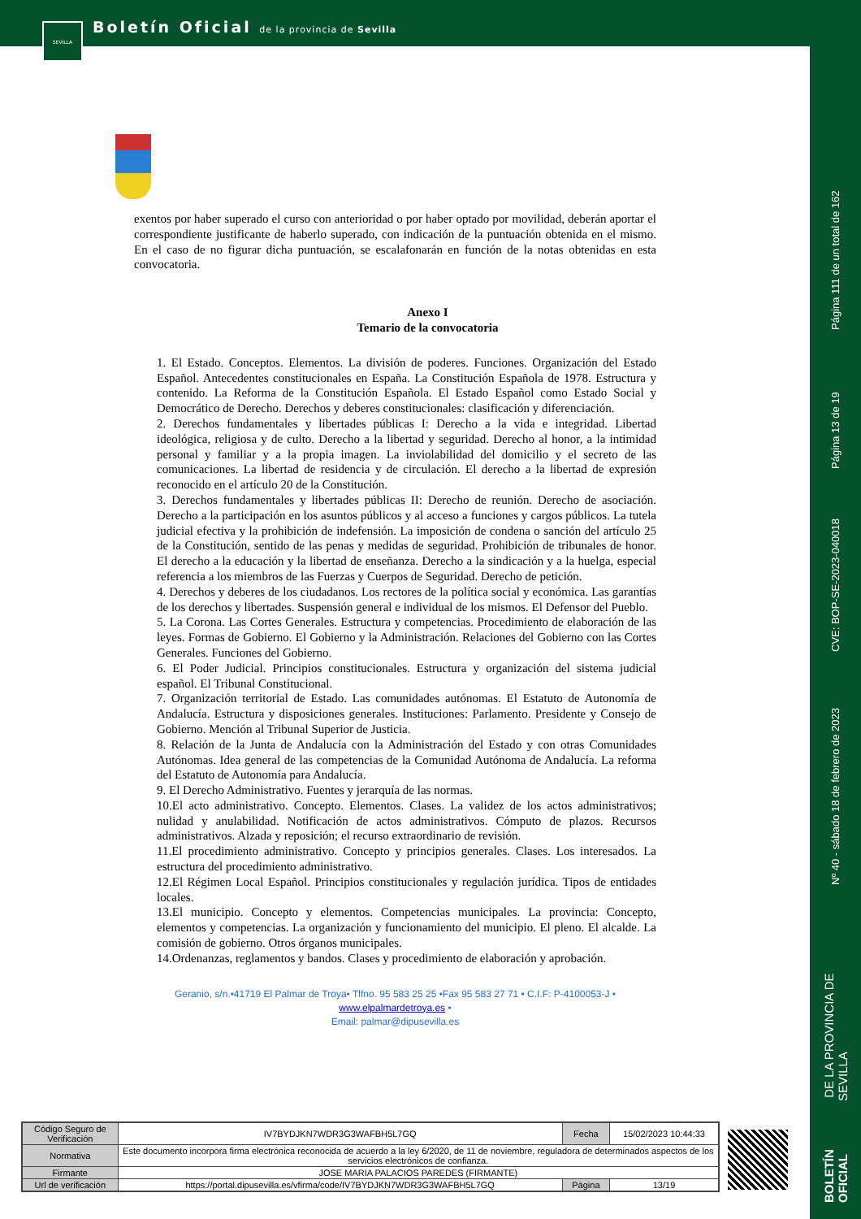SEVILLA
Boletín Oficial de la provincia de Sevilla
Página 111 de un total de 162
Página 13 de 19
CVE: BOP-SE-2023-040018
Nº 40 - sábado 18 de febrero de 2023
BOLETÍN OFICIAL DE LA PROVINCIA DE SEVILLA
exentos por haber superado el curso con anterioridad o por haber optado por movilidad, deberán aportar el correspondiente justificante de haberlo superado, con indicación de la puntuación obtenida en el mismo. En el caso de no figurar dicha puntuación, se escalafonarán en función de la notas obtenidas en esta convocatoria.
Anexo I
Temario de la convocatoria
1. El Estado. Conceptos. Elementos. La división de poderes. Funciones. Organización del Estado Español. Antecedentes constitucionales en España. La Constitución Española de 1978. Estructura y contenido. La Reforma de la Constitución Española. El Estado Español como Estado Social y Democrático de Derecho. Derechos y deberes constitucionales: clasificación y diferenciación.
2. Derechos fundamentales y libertades públicas I: Derecho a la vida e integridad. Libertad ideológica, religiosa y de culto. Derecho a la libertad y seguridad. Derecho al honor, a la intimidad personal y familiar y a la propia imagen. La inviolabilidad del domicilio y el secreto de las comunicaciones. La libertad de residencia y de circulación. El derecho a la libertad de expresión reconocido en el artículo 20 de la Constitución.
3. Derechos fundamentales y libertades públicas II: Derecho de reunión. Derecho de asociación. Derecho a la participación en los asuntos públicos y al acceso a funciones y cargos públicos. La tutela judicial efectiva y la prohibición de indefensión. La imposición de condena o sanción del artículo 25 de la Constitución, sentido de las penas y medidas de seguridad. Prohibición de tribunales de honor. El derecho a la educación y la libertad de enseñanza. Derecho a la sindicación y a la huelga, especial referencia a los miembros de las Fuerzas y Cuerpos de Seguridad. Derecho de petición.
4. Derechos y deberes de los ciudadanos. Los rectores de la política social y económica. Las garantías de los derechos y libertades. Suspensión general e individual de los mismos. El Defensor del Pueblo.
5. La Corona. Las Cortes Generales. Estructura y competencias. Procedimiento de elaboración de las leyes. Formas de Gobierno. El Gobierno y la Administración. Relaciones del Gobierno con las Cortes Generales. Funciones del Gobierno.
6. El Poder Judicial. Principios constitucionales. Estructura y organización del sistema judicial español. El Tribunal Constitucional.
7. Organización territorial de Estado. Las comunidades autónomas. El Estatuto de Autonomía de Andalucía. Estructura y disposiciones generales. Instituciones: Parlamento. Presidente y Consejo de Gobierno. Mención al Tribunal Superior de Justicia.
8. Relación de la Junta de Andalucía con la Administración del Estado y con otras Comunidades Autónomas. Idea general de las competencias de la Comunidad Autónoma de Andalucía. La reforma del Estatuto de Autonomía para Andalucía.
9. El Derecho Administrativo. Fuentes y jerarquía de las normas.
10.El acto administrativo. Concepto. Elementos. Clases. La validez de los actos administrativos; nulidad y anulabilidad. Notificación de actos administrativos. Cómputo de plazos. Recursos administrativos. Alzada y reposición; el recurso extraordinario de revisión.
11.El procedimiento administrativo. Concepto y principios generales. Clases. Los interesados. La estructura del procedimiento administrativo.
12.El Régimen Local Español. Principios constitucionales y regulación jurídica. Tipos de entidades locales.
13.El municipio. Concepto y elementos. Competencias municipales. La provincia: Concepto, elementos y competencias. La organización y funcionamiento del municipio. El pleno. El alcalde. La comisión de gobierno. Otros órganos municipales.
14.Ordenanzas, reglamentos y bandos. Clases y procedimiento de elaboración y aprobación.
Geranio, s/n.•41719 El Palmar de Troya• Tlfno. 95 583 25 25 •Fax 95 583 27 71 • C.I.F: P-4100053-J • www.elpalmardetroya.es •
Email: palmar@dipusevilla.es
| Código Seguro de Verificación | IV7BYDJKN7WDR3G3WAFBH5L7GQ | Fecha | 15/02/2023 10:44:33 |
| Normativa | Este documento incorpora firma electrónica reconocida de acuerdo a la ley 6/2020, de 11 de noviembre, reguladora de determinados aspectos de los servicios electrónicos de confianza. | | |
| Firmante | JOSE MARIA PALACIOS PAREDES (FIRMANTE) | | |
| Url de verificación | https://portal.dipusevilla.es/vfirma/code/IV7BYDJKN7WDR3G3WAFBH5L7GQ | Página | 13/19 |